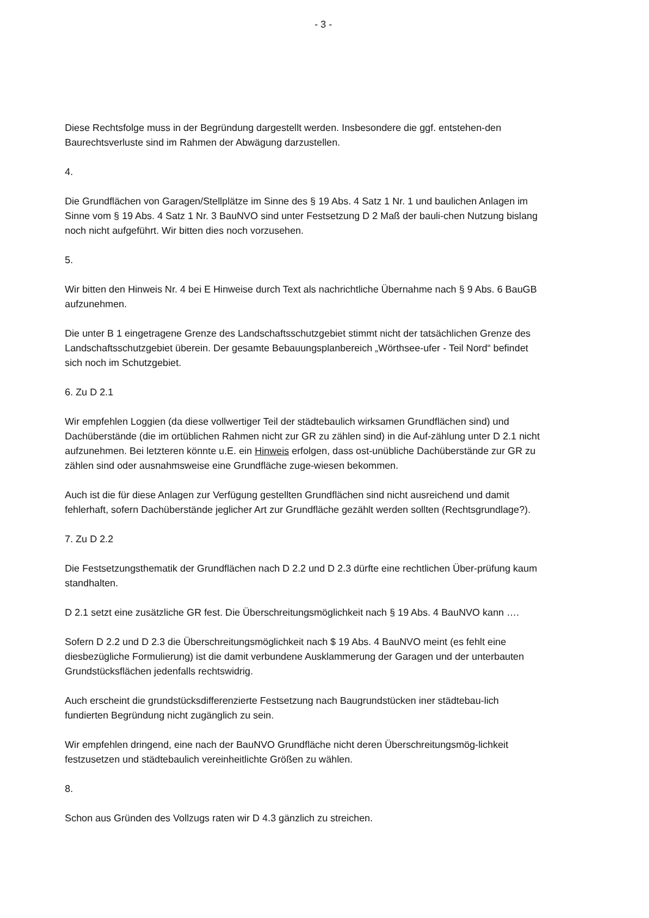- 3 -
Diese Rechtsfolge muss in der Begründung dargestellt werden. Insbesondere die ggf. entstehen-den Baurechtsverluste sind im Rahmen der Abwägung darzustellen.
4.
Die Grundflächen von Garagen/Stellplätze im Sinne des § 19 Abs. 4 Satz 1 Nr. 1 und baulichen Anlagen im Sinne vom § 19 Abs. 4 Satz 1 Nr. 3 BauNVO sind unter Festsetzung D 2 Maß der bauli-chen Nutzung bislang noch nicht aufgeführt. Wir bitten dies noch vorzusehen.
5.
Wir bitten den Hinweis Nr. 4 bei E Hinweise durch Text als nachrichtliche Übernahme nach § 9 Abs. 6 BauGB aufzunehmen.
Die unter B 1 eingetragene Grenze des Landschaftsschutzgebiet stimmt nicht der tatsächlichen Grenze des Landschaftsschutzgebiet überein. Der gesamte Bebauungsplanbereich „Wörthsee-ufer - Teil Nord“ befindet sich noch im Schutzgebiet.
6. Zu D 2.1
Wir empfehlen Loggien (da diese vollwertiger Teil der städtebaulich wirksamen Grundflächen sind) und Dachüberstände (die im ortüblichen Rahmen nicht zur GR zu zählen sind) in die Auf-zählung unter D 2.1 nicht aufzunehmen. Bei letzteren könnte u.E. ein Hinweis erfolgen, dass ost-unübliche Dachüberstände zur GR zu zählen sind oder ausnahmsweise eine Grundfläche zuge-wiesen bekommen.
Auch ist die für diese Anlagen zur Verfügung gestellten Grundflächen sind nicht ausreichend und damit fehlerhaft, sofern Dachüberstände jeglicher Art zur Grundfläche gezählt werden sollten (Rechtsgrundlage?).
7. Zu D 2.2
Die Festsetzungsthematik der Grundflächen nach D 2.2 und D 2.3 dürfte eine rechtlichen Über-prüfung kaum standhalten.
D 2.1 setzt eine zusätzliche GR fest. Die Überschreitungsmöglichkeit nach § 19 Abs. 4 BauNVO kann ….
Sofern D 2.2 und D 2.3 die Überschreitungsmöglichkeit nach $ 19 Abs. 4 BauNVO meint (es fehlt eine diesbezügliche Formulierung) ist die damit verbundene Ausklammerung der Garagen und der unterbauten Grundstücksflächen jedenfalls rechtswidrig.
Auch erscheint die grundstücksdifferenzierte Festsetzung nach Baugrundstücken iner städtebau-lich fundierten Begründung nicht zugänglich zu sein.
Wir empfehlen dringend, eine nach der BauNVO Grundfläche nicht deren Überschreitungsmög-lichkeit festzusetzen und städtebaulich vereinheitlichte Größen zu wählen.
8.
Schon aus Gründen des Vollzugs raten wir D 4.3 gänzlich zu streichen.